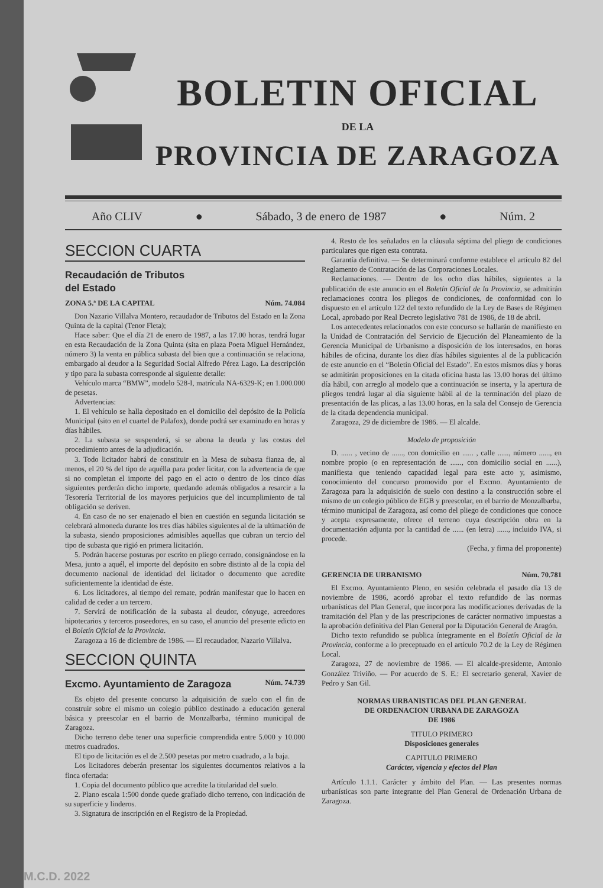BOLETIN OFICIAL
DE LA
PROVINCIA DE ZARAGOZA
Año CLIV ● Sábado, 3 de enero de 1987 ● Núm. 2
SECCION CUARTA
Recaudación de Tributos
del Estado
ZONA 5.ª DE LA CAPITAL Núm. 74.084
Don Nazario Villalva Montero, recaudador de Tributos del Estado en la Zona Quinta de la capital (Tenor Fleta);
Hace saber: Que el día 21 de enero de 1987, a las 17.00 horas, tendrá lugar en esta Recaudación de la Zona Quinta (sita en plaza Poeta Miguel Hernández, número 3) la venta en pública subasta del bien que a continuación se relaciona, embargado al deudor a la Seguridad Social Alfredo Pérez Lago. La descripción y tipo para la subasta corresponde al siguiente detalle:
Vehículo marca “BMW”, modelo 528-I, matrícula NA-6329-K; en 1.000.000 de pesetas.
Advertencias:
1. El vehículo se halla depositado en el domicilio del depósito de la Policía Municipal (sito en el cuartel de Palafox), donde podrá ser examinado en horas y días hábiles.
2. La subasta se suspenderá, si se abona la deuda y las costas del procedimiento antes de la adjudicación.
3. Todo licitador habrá de constituir en la Mesa de subasta fianza de, al menos, el 20 % del tipo de aquélla para poder licitar, con la advertencia de que si no completan el importe del pago en el acto o dentro de los cinco días siguientes perderán dicho importe, quedando además obligados a resarcir a la Tesorería Territorial de los mayores perjuicios que del incumplimiento de tal obligación se deriven.
4. En caso de no ser enajenado el bien en cuestión en segunda licitación se celebrará almoneda durante los tres días hábiles siguientes al de la ultimación de la subasta, siendo proposiciones admisibles aquellas que cubran un tercio del tipo de subasta que rigió en primera licitación.
5. Podrán hacerse posturas por escrito en pliego cerrado, consignándose en la Mesa, junto a aquél, el importe del depósito en sobre distinto al de la copia del documento nacional de identidad del licitador o documento que acredite suficientemente la identidad de éste.
6. Los licitadores, al tiempo del remate, podrán manifestar que lo hacen en calidad de ceder a un tercero.
7. Servirá de notificación de la subasta al deudor, cónyuge, acreedores hipotecarios y terceros poseedores, en su caso, el anuncio del presente edicto en el Boletín Oficial de la Provincia.
Zaragoza a 16 de diciembre de 1986. — El recaudador, Nazario Villalva.
SECCION QUINTA
Excmo. Ayuntamiento de Zaragoza
Núm. 74.739
Es objeto del presente concurso la adquisición de suelo con el fin de construir sobre el mismo un colegio público destinado a educación general básica y preescolar en el barrio de Monzalbarba, término municipal de Zaragoza.
Dicho terreno debe tener una superficie comprendida entre 5.000 y 10.000 metros cuadrados.
El tipo de licitación es el de 2.500 pesetas por metro cuadrado, a la baja.
Los licitadores deberán presentar los siguientes documentos relativos a la finca ofertada:
1. Copia del documento público que acredite la titularidad del suelo.
2. Plano escala 1:500 donde quede grafiado dicho terreno, con indicación de su superficie y linderos.
3. Signatura de inscripción en el Registro de la Propiedad.
4. Resto de los señalados en la cláusula séptima del pliego de condiciones particulares que rigen esta contrata.
Garantía definitiva. — Se determinará conforme establece el artículo 82 del Reglamento de Contratación de las Corporaciones Locales.
Reclamaciones. — Dentro de los ocho días hábiles, siguientes a la publicación de este anuncio en el Boletín Oficial de la Provincia, se admitirán reclamaciones contra los pliegos de condiciones, de conformidad con lo dispuesto en el artículo 122 del texto refundido de la Ley de Bases de Régimen Local, aprobado por Real Decreto legislativo 781 de 1986, de 18 de abril.
Los antecedentes relacionados con este concurso se hallarán de manifiesto en la Unidad de Contratación del Servicio de Ejecución del Planeamiento de la Gerencia Municipal de Urbanismo a disposición de los interesados, en horas hábiles de oficina, durante los diez días hábiles siguientes al de la publicación de este anuncio en el “Boletín Oficial del Estado”. En estos mismos días y horas se admitirán proposiciones en la citada oficina hasta las 13.00 horas del último día hábil, con arreglo al modelo que a continuación se inserta, y la apertura de pliegos tendrá lugar al día siguiente hábil al de la terminación del plazo de presentación de las plicas, a las 13.00 horas, en la sala del Consejo de Gerencia de la citada dependencia municipal.
Zaragoza, 29 de diciembre de 1986. — El alcalde.
Modelo de proposición
D. ...... , vecino de ......, con domicilio en ...... , calle ......, número ......, en nombre propio (o en representación de ......, con domicilio social en ......), manifiesta que teniendo capacidad legal para este acto y, asimismo, conocimiento del concurso promovido por el Excmo. Ayuntamiento de Zaragoza para la adquisición de suelo con destino a la construcción sobre el mismo de un colegio público de EGB y preescolar, en el barrio de Monzalbarba, término municipal de Zaragoza, así como del pliego de condiciones que conoce y acepta expresamente, ofrece el terreno cuya descripción obra en la documentación adjunta por la cantidad de ...... (en letra) ......, incluido IVA, si procede.
(Fecha, y firma del proponente)
GERENCIA DE URBANISMO Núm. 70.781
El Excmo. Ayuntamiento Pleno, en sesión celebrada el pasado día 13 de noviembre de 1986, acordó aprobar el texto refundido de las normas urbanísticas del Plan General, que incorpora las modificaciones derivadas de la tramitación del Plan y de las prescripciones de carácter normativo impuestas a la aprobación definitiva del Plan General por la Diputación General de Aragón.
Dicho texto refundido se publica íntegramente en el Boletín Oficial de la Provincia, conforme a lo preceptuado en el artículo 70.2 de la Ley de Régimen Local.
Zaragoza, 27 de noviembre de 1986. — El alcalde-presidente, Antonio González Triviño. — Por acuerdo de S. E.: El secretario general, Xavier de Pedro y San Gil.
NORMAS URBANISTICAS DEL PLAN GENERAL
DE ORDENACION URBANA DE ZARAGOZA
DE 1986
TITULO PRIMERO
Disposiciones generales
CAPITULO PRIMERO
Carácter, vigencia y efectos del Plan
Artículo 1.1.1. Carácter y ámbito del Plan. — Las presentes normas urbanísticas son parte integrante del Plan General de Ordenación Urbana de Zaragoza.
M.C.D. 2022